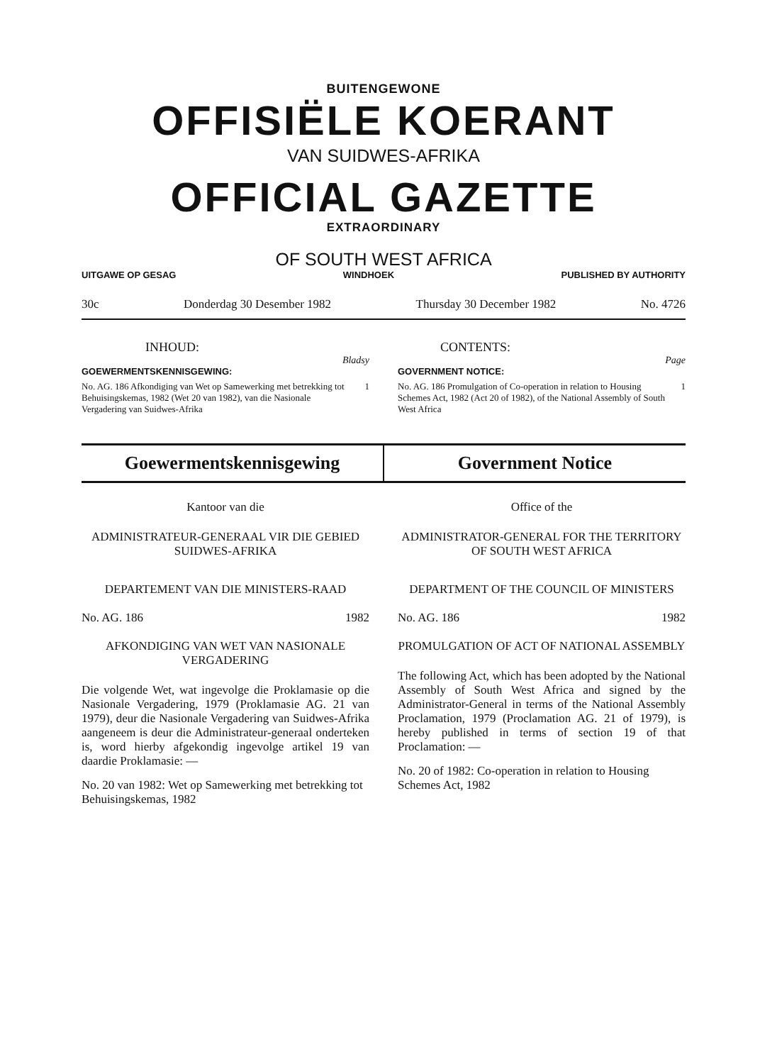BUITENGEWONE
OFFISIËLE KOERANT
VAN SUIDWES-AFRIKA
OFFICIAL GAZETTE
EXTRAORDINARY
OF SOUTH WEST AFRICA
UITGAWE OP GESAG WINDHOEK PUBLISHED BY AUTHORITY
30c Donderdag 30 Desember 1982 Thursday 30 December 1982 No. 4726
INHOUD:
Bladsy
GOEWERMENTSKENNISGEWING:
No. AG. 186 Afkondiging van Wet op Samewerking met betrekking tot Behuisingskemas, 1982 (Wet 20 van 1982), van die Nasionale Vergadering van Suidwes-Afrika 1
CONTENTS:
Page
GOVERNMENT NOTICE:
No. AG. 186 Promulgation of Co-operation in relation to Housing Schemes Act, 1982 (Act 20 of 1982), of the National Assembly of South West Africa 1
Goewermentskennisgewing Government Notice
Kantoor van die
ADMINISTRATEUR-GENERAAL VIR DIE GEBIED SUIDWES-AFRIKA
DEPARTEMENT VAN DIE MINISTERS-RAAD
No. AG. 186 1982
AFKONDIGING VAN WET VAN NASIONALE VERGADERING
Die volgende Wet, wat ingevolge die Proklamasie op die Nasionale Vergadering, 1979 (Proklamasie AG. 21 van 1979), deur die Nasionale Vergadering van Suidwes-Afrika aangeneem is deur die Administrateur-generaal onderteken is, word hierby afgekondig ingevolge artikel 19 van daardie Proklamasie: —
No. 20 van 1982: Wet op Samewerking met betrekking tot Behuisingskemas, 1982
Office of the
ADMINISTRATOR-GENERAL FOR THE TERRITORY OF SOUTH WEST AFRICA
DEPARTMENT OF THE COUNCIL OF MINISTERS
No. AG. 186 1982
PROMULGATION OF ACT OF NATIONAL ASSEMBLY
The following Act, which has been adopted by the National Assembly of South West Africa and signed by the Administrator-General in terms of the National Assembly Proclamation, 1979 (Proclamation AG. 21 of 1979), is hereby published in terms of section 19 of that Proclamation: —
No. 20 of 1982: Co-operation in relation to Housing Schemes Act, 1982